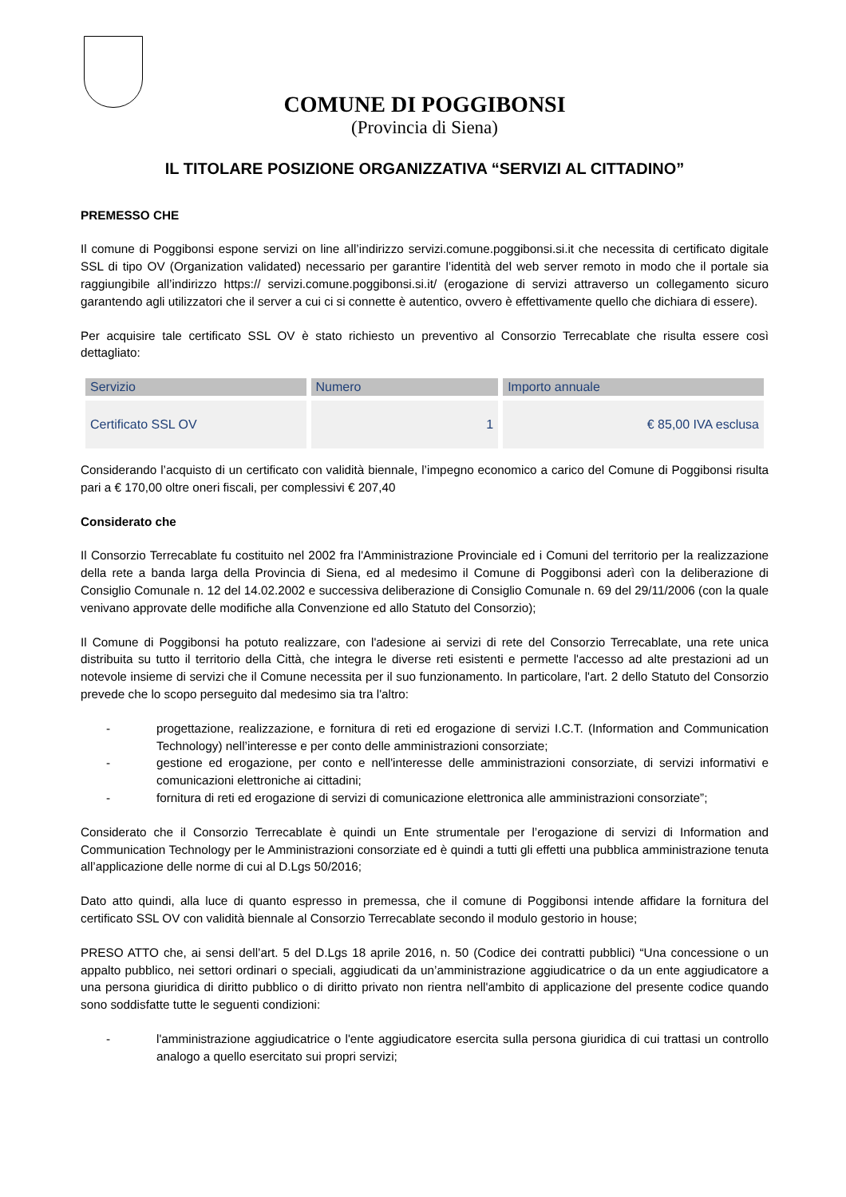COMUNE DI POGGIBONSI
(Provincia di Siena)
IL TITOLARE POSIZIONE ORGANIZZATIVA “SERVIZI AL CITTADINO”
PREMESSO CHE
Il comune di Poggibonsi espone servizi on line all’indirizzo servizi.comune.poggibonsi.si.it che necessita di certificato digitale SSL di tipo OV (Organization validated) necessario per garantire l’identità del web server remoto in modo che il portale sia raggiungibile all’indirizzo https:// servizi.comune.poggibonsi.si.it/ (erogazione di servizi attraverso un collegamento sicuro garantendo agli utilizzatori che il server a cui ci si connette è autentico, ovvero è effettivamente quello che dichiara di essere).
Per acquisire tale certificato SSL OV è stato richiesto un preventivo al Consorzio Terrecablate che risulta essere così dettagliato:
| Servizio | Numero | Importo annuale |
| --- | --- | --- |
| Certificato SSL OV | 1 | € 85,00 IVA esclusa |
Considerando l’acquisto di un certificato con validità biennale, l’impegno economico a carico del Comune di Poggibonsi risulta pari a € 170,00 oltre oneri fiscali, per complessivi € 207,40
Considerato che
Il Consorzio Terrecablate fu costituito nel 2002 fra l'Amministrazione Provinciale ed i Comuni del territorio per la realizzazione della rete a banda larga della Provincia di Siena, ed al medesimo il Comune di Poggibonsi aderì con la deliberazione di Consiglio Comunale n. 12 del 14.02.2002 e successiva deliberazione di Consiglio Comunale n. 69 del 29/11/2006 (con la quale venivano approvate delle modifiche alla Convenzione ed allo Statuto del Consorzio);
Il Comune di Poggibonsi ha potuto realizzare, con l'adesione ai servizi di rete del Consorzio Terrecablate, una rete unica distribuita su tutto il territorio della Città, che integra le diverse reti esistenti e permette l'accesso ad alte prestazioni ad un notevole insieme di servizi che il Comune necessita per il suo funzionamento. In particolare, l'art. 2 dello Statuto del Consorzio prevede che lo scopo perseguito dal medesimo sia tra l'altro:
- progettazione, realizzazione, e fornitura di reti ed erogazione di servizi I.C.T. (Information and Communication Technology) nell’interesse e per conto delle amministrazioni consorziate;
- gestione ed erogazione, per conto e nell'interesse delle amministrazioni consorziate, di servizi informativi e comunicazioni elettroniche ai cittadini;
- fornitura di reti ed erogazione di servizi di comunicazione elettronica alle amministrazioni consorziate”;
Considerato che il Consorzio Terrecablate è quindi un Ente strumentale per l’erogazione di servizi di Information and Communication Technology per le Amministrazioni consorziate ed è quindi a tutti gli effetti una pubblica amministrazione tenuta all’applicazione delle norme di cui al D.Lgs 50/2016;
Dato atto quindi, alla luce di quanto espresso in premessa, che il comune di Poggibonsi intende affidare la fornitura del certificato SSL OV con validità biennale al Consorzio Terrecablate secondo il modulo gestorio in house;
PRESO ATTO che, ai sensi dell’art. 5 del D.Lgs 18 aprile 2016, n. 50 (Codice dei contratti pubblici) “Una concessione o un appalto pubblico, nei settori ordinari o speciali, aggiudicati da un’amministrazione aggiudicatrice o da un ente aggiudicatore a una persona giuridica di diritto pubblico o di diritto privato non rientra nell'ambito di applicazione del presente codice quando sono soddisfatte tutte le seguenti condizioni:
- l'amministrazione aggiudicatrice o l'ente aggiudicatore esercita sulla persona giuridica di cui trattasi un controllo analogo a quello esercitato sui propri servizi;